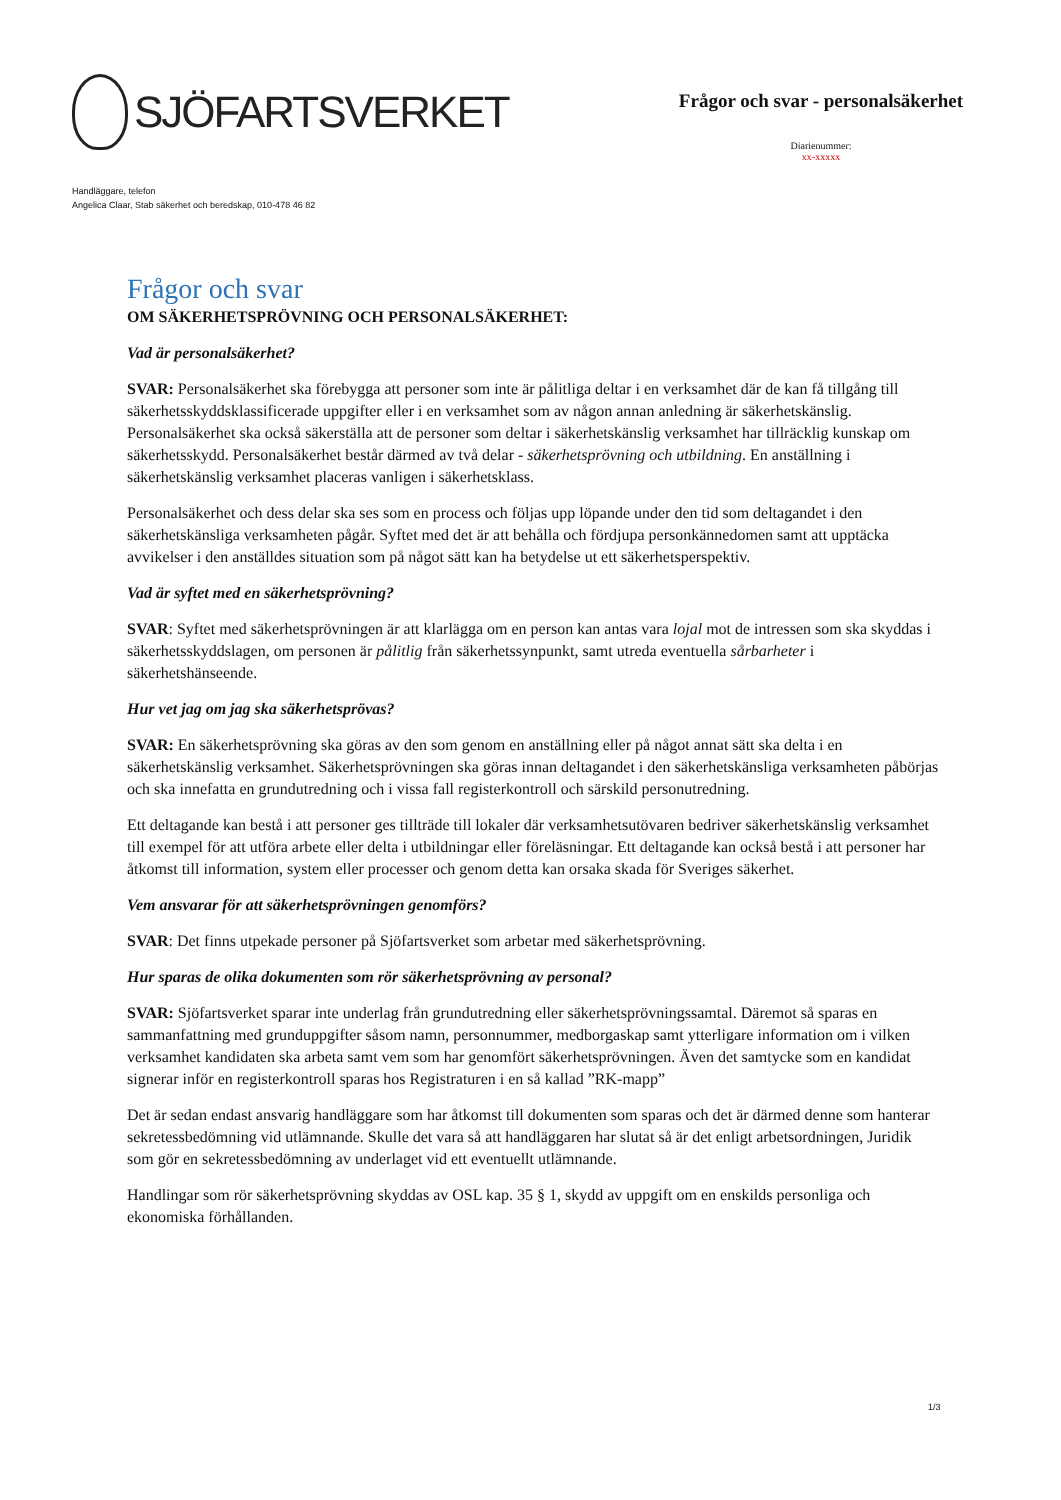SJÖFARTSVERKET
Frågor och svar - personalsäkerhet
Diarienummer:
xx-xxxxx
Handläggare, telefon
Angelica Claar, Stab säkerhet och beredskap, 010-478 46 82
Frågor och svar
OM SÄKERHETSPRÖVNING OCH PERSONALSÄKERHET:
Vad är personalsäkerhet?
SVAR: Personalsäkerhet ska förebygga att personer som inte är pålitliga deltar i en verksamhet där de kan få tillgång till säkerhetsskyddsklassificerade uppgifter eller i en verksamhet som av någon annan anledning är säkerhetskänslig. Personalsäkerhet ska också säkerställa att de personer som deltar i säkerhetskänslig verksamhet har tillräcklig kunskap om säkerhetsskydd. Personalsäkerhet består därmed av två delar - säkerhetsprövning och utbildning. En anställning i säkerhetskänslig verksamhet placeras vanligen i säkerhetsklass.
Personalsäkerhet och dess delar ska ses som en process och följas upp löpande under den tid som deltagandet i den säkerhetskänsliga verksamheten pågår. Syftet med det är att behålla och fördjupa personkännedomen samt att upptäcka avvikelser i den anställdes situation som på något sätt kan ha betydelse ut ett säkerhetsperspektiv.
Vad är syftet med en säkerhetsprövning?
SVAR: Syftet med säkerhetsprövningen är att klarlägga om en person kan antas vara lojal mot de intressen som ska skyddas i säkerhetsskyddslagen, om personen är pålitlig från säkerhetssynpunkt, samt utreda eventuella sårbarheter i säkerhetshänseende.
Hur vet jag om jag ska säkerhetsprövas?
SVAR: En säkerhetsprövning ska göras av den som genom en anställning eller på något annat sätt ska delta i en säkerhetskänslig verksamhet. Säkerhetsprövningen ska göras innan deltagandet i den säkerhetskänsliga verksamheten påbörjas och ska innefatta en grundutredning och i vissa fall registerkontroll och särskild personutredning.
Ett deltagande kan bestå i att personer ges tillträde till lokaler där verksamhetsutövaren bedriver säkerhetskänslig verksamhet till exempel för att utföra arbete eller delta i utbildningar eller föreläsningar. Ett deltagande kan också bestå i att personer har åtkomst till information, system eller processer och genom detta kan orsaka skada för Sveriges säkerhet.
Vem ansvarar för att säkerhetsprövningen genomförs?
SVAR: Det finns utpekade personer på Sjöfartsverket som arbetar med säkerhetsprövning.
Hur sparas de olika dokumenten som rör säkerhetsprövning av personal?
SVAR: Sjöfartsverket sparar inte underlag från grundutredning eller säkerhetsprövningssamtal. Däremot så sparas en sammanfattning med grunduppgifter såsom namn, personnummer, medborgaskap samt ytterligare information om i vilken verksamhet kandidaten ska arbeta samt vem som har genomfört säkerhetsprövningen. Även det samtycke som en kandidat signerar inför en registerkontroll sparas hos Registraturen i en så kallad ”RK-mapp”
Det är sedan endast ansvarig handläggare som har åtkomst till dokumenten som sparas och det är därmed denne som hanterar sekretessbedömning vid utlämnande. Skulle det vara så att handläggaren har slutat så är det enligt arbetsordningen, Juridik som gör en sekretessbedömning av underlaget vid ett eventuellt utlämnande.
Handlingar som rör säkerhetsprövning skyddas av OSL kap. 35 § 1, skydd av uppgift om en enskilds personliga och ekonomiska förhållanden.
1/3